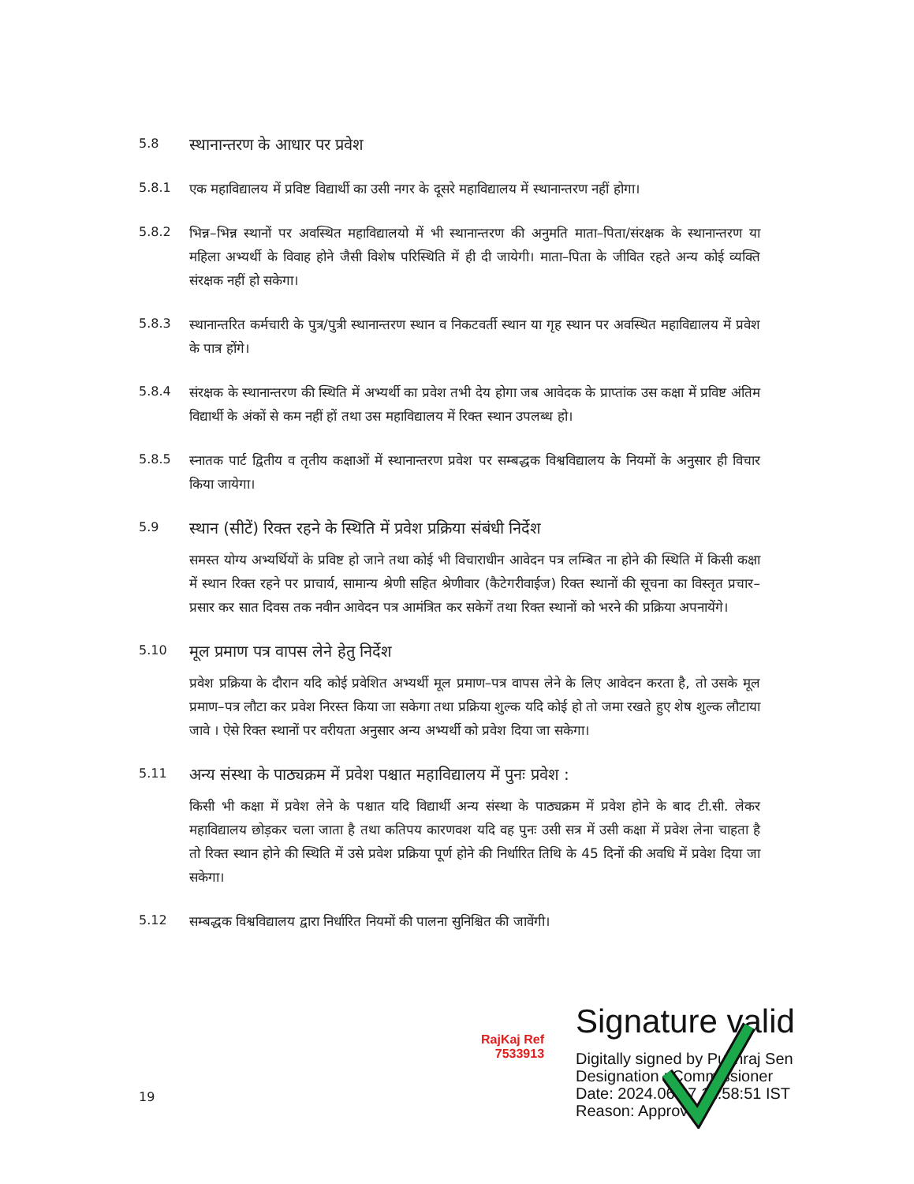5.8
स्थानान्तरण के आधार पर प्रवेश
5.8.1
एक महाविद्यालय में प्रविष्ट विद्यार्थी का उसी नगर के दूसरे महाविद्यालय में स्थानान्तरण नहीं होगा।
5.8.2
भिन्न–भिन्न स्थानों पर अवस्थित महाविद्यालयो में भी स्थानान्तरण की अनुमति माता–पिता/संरक्षक के स्थानान्तरण या महिला अभ्यर्थी के विवाह होने जैसी विशेष परिस्थिति में ही दी जायेगी। माता–पिता के जीवित रहते अन्य कोई व्यक्ति संरक्षक नहीं हो सकेगा।
5.8.3
स्थानान्तरित कर्मचारी के पुत्र/पुत्री स्थानान्तरण स्थान व निकटवर्ती स्थान या गृह स्थान पर अवस्थित महाविद्यालय में प्रवेश के पात्र होंगे।
5.8.4
संरक्षक के स्थानान्तरण की स्थिति में अभ्यर्थी का प्रवेश तभी देय होगा जब आवेदक के प्राप्तांक उस कक्षा में प्रविष्ट अंतिम विद्यार्थी के अंकों से कम नहीं हों तथा उस महाविद्यालय में रिक्त स्थान उपलब्ध हो।
5.8.5
स्नातक पार्ट द्वितीय व तृतीय कक्षाओं में स्थानान्तरण प्रवेश पर सम्बद्धक विश्वविद्यालय के नियमों के अनुसार ही विचार किया जायेगा।
5.9
स्थान (सीटें) रिक्त रहने के स्थिति में प्रवेश प्रक्रिया संबंधी निर्देश
समस्त योग्य अभ्यर्थियों के प्रविष्ट हो जाने तथा कोई भी विचाराधीन आवेदन पत्र लम्बित ना होने की स्थिति में किसी कक्षा में स्थान रिक्त रहने पर प्राचार्य, सामान्य श्रेणी सहित श्रेणीवार (कैटेगरीवाईज) रिक्त स्थानों की सूचना का विस्तृत प्रचार–प्रसार कर सात दिवस तक नवीन आवेदन पत्र आमंत्रित कर सकेगें तथा रिक्त स्थानों को भरने की प्रक्रिया अपनायेंगे।
5.10
मूल प्रमाण पत्र वापस लेने हेतु निर्देश
प्रवेश प्रक्रिया के दौरान यदि कोई प्रवेशित अभ्यर्थी मूल प्रमाण–पत्र वापस लेने के लिए आवेदन करता है, तो उसके मूल प्रमाण–पत्र लौटा कर प्रवेश निरस्त किया जा सकेगा तथा प्रक्रिया शुल्क यदि कोई हो तो जमा रखते हुए शेष शुल्क लौटाया जावे । ऐसे रिक्त स्थानों पर वरीयता अनुसार अन्य अभ्यर्थी को प्रवेश दिया जा सकेगा।
5.11
अन्य संस्था के पाठ्यक्रम में प्रवेश पश्चात महाविद्यालय में पुनः प्रवेश :
किसी भी कक्षा में प्रवेश लेने के पश्चात यदि विद्यार्थी अन्य संस्था के पाठ्यक्रम में प्रवेश होने के बाद टी.सी. लेकर महाविद्यालय छोड़कर चला जाता है तथा कतिपय कारणवश यदि वह पुनः उसी सत्र में उसी कक्षा में प्रवेश लेना चाहता है तो रिक्त स्थान होने की स्थिति में उसे प्रवेश प्रक्रिया पूर्ण होने की निर्धारित तिथि के 45 दिनों की अवधि में प्रवेश दिया जा सकेगा।
5.12
सम्बद्धक विश्वविद्यालय द्वारा निर्धारित नियमों की पालना सुनिश्चित की जावेंगी।
RajKaj Ref
7533913
Signature valid
Digitally signed by Pukhraj Sen
Designation : Commissioner
Date: 2024.06.07 11:58:51 IST
Reason: Approved
19